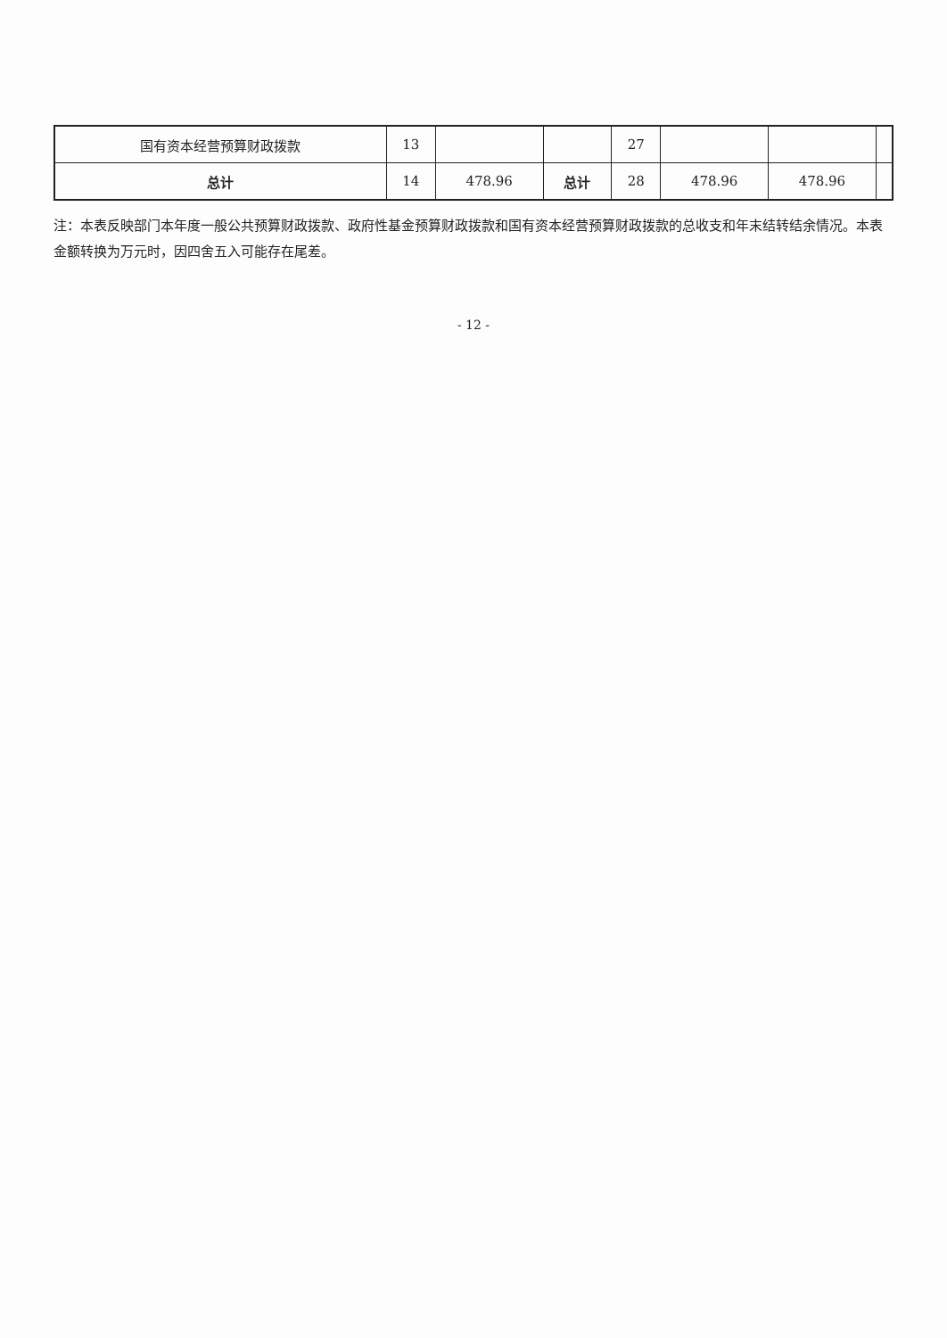| 国有资本经营预算财政拨款 | 13 | | | 27 | | | |
| 总计 | 14 | 478.96 | 总计 | 28 | 478.96 | 478.96 | |
注：本表反映部门本年度一般公共预算财政拨款、政府性基金预算财政拨款和国有资本经营预算财政拨款的总收支和年末结转结余情况。本表金额转换为万元时，因四舍五入可能存在尾差。
- 12 -